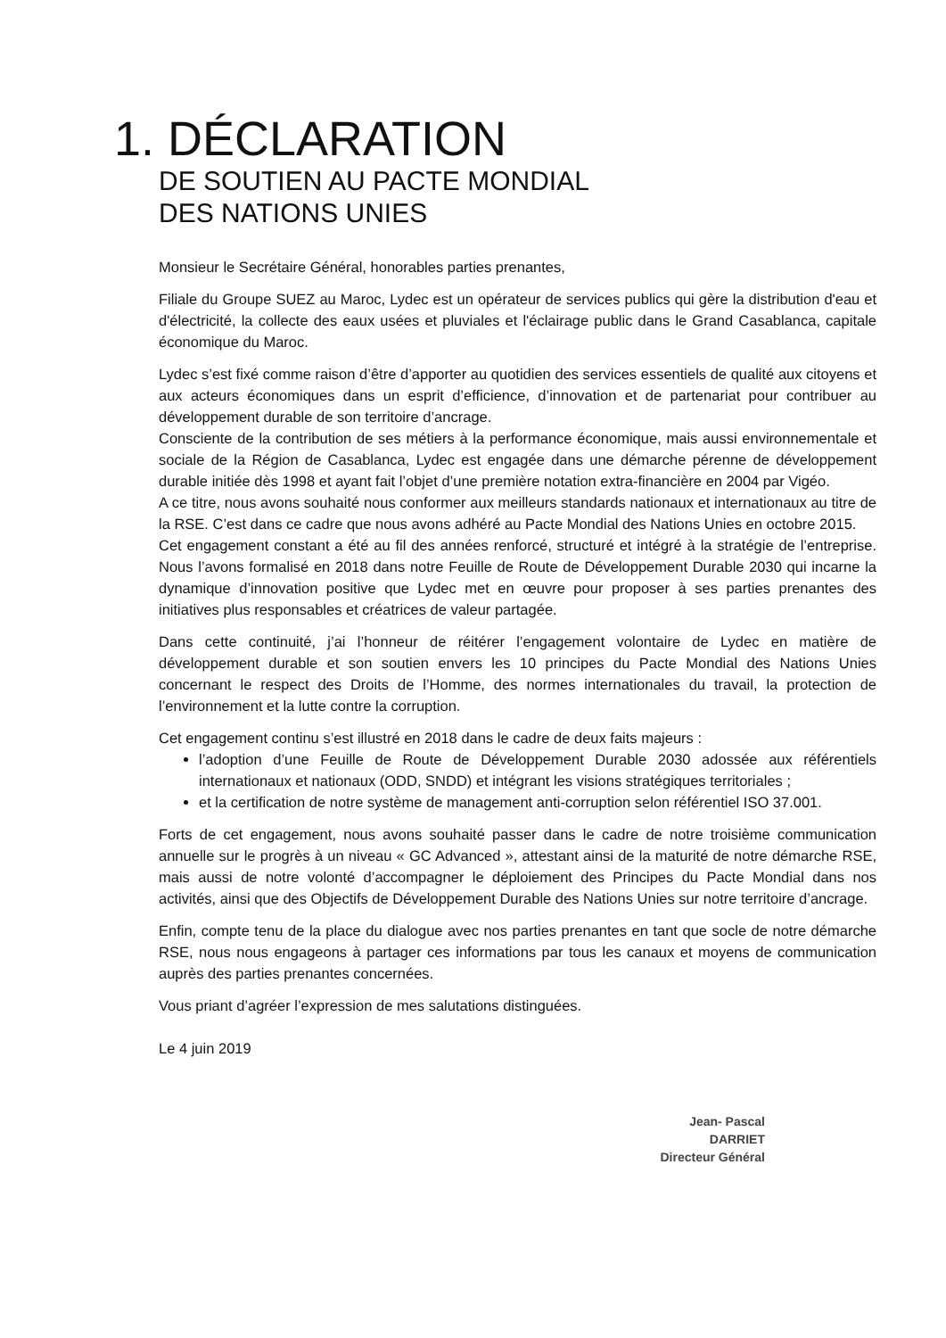1. DÉCLARATION
DE SOUTIEN AU PACTE MONDIAL
DES NATIONS UNIES
Monsieur le Secrétaire Général, honorables parties prenantes,
Filiale du Groupe SUEZ au Maroc, Lydec est un opérateur de services publics qui gère la distribution d'eau et d'électricité, la collecte des eaux usées et pluviales et l'éclairage public dans le Grand Casablanca, capitale économique du Maroc.
Lydec s’est fixé comme raison d’être d’apporter au quotidien des services essentiels de qualité aux citoyens et aux acteurs économiques dans un esprit d’efficience, d’innovation et de partenariat pour contribuer au développement durable de son territoire d’ancrage.
Consciente de la contribution de ses métiers à la performance économique, mais aussi environnementale et sociale de la Région de Casablanca, Lydec est engagée dans une démarche pérenne de développement durable initiée dès 1998 et ayant fait l’objet d’une première notation extra-financière en 2004 par Vigéo.
A ce titre, nous avons souhaité nous conformer aux meilleurs standards nationaux et internationaux au titre de la RSE. C’est dans ce cadre que nous avons adhéré au Pacte Mondial des Nations Unies en octobre 2015.
Cet engagement constant a été au fil des années renforcé, structuré et intégré à la stratégie de l’entreprise. Nous l’avons formalisé en 2018 dans notre Feuille de Route de Développement Durable 2030 qui incarne la dynamique d’innovation positive que Lydec met en œuvre pour proposer à ses parties prenantes des initiatives plus responsables et créatrices de valeur partagée.
Dans cette continuité, j’ai l’honneur de réitérer l’engagement volontaire de Lydec en matière de développement durable et son soutien envers les 10 principes du Pacte Mondial des Nations Unies concernant le respect des Droits de l’Homme, des normes internationales du travail, la protection de l’environnement et la lutte contre la corruption.
Cet engagement continu s’est illustré en 2018 dans le cadre de deux faits majeurs :
l’adoption d’une Feuille de Route de Développement Durable 2030 adossée aux référentiels internationaux et nationaux (ODD, SNDD) et intégrant les visions stratégiques territoriales ;
et la certification de notre système de management anti-corruption selon référentiel ISO 37.001.
Forts de cet engagement, nous avons souhaité passer dans le cadre de notre troisième communication annuelle sur le progrès à un niveau « GC Advanced », attestant ainsi de la maturité de notre démarche RSE, mais aussi de notre volonté d’accompagner le déploiement des Principes du Pacte Mondial dans nos activités, ainsi que des Objectifs de Développement Durable des Nations Unies sur notre territoire d’ancrage.
Enfin, compte tenu de la place du dialogue avec nos parties prenantes en tant que socle de notre démarche RSE, nous nous engageons à partager ces informations par tous les canaux et moyens de communication auprès des parties prenantes concernées.
Vous priant d’agréer l’expression de mes salutations distinguées.
Le 4 juin 2019
Jean- Pascal DARRIET
Directeur Général